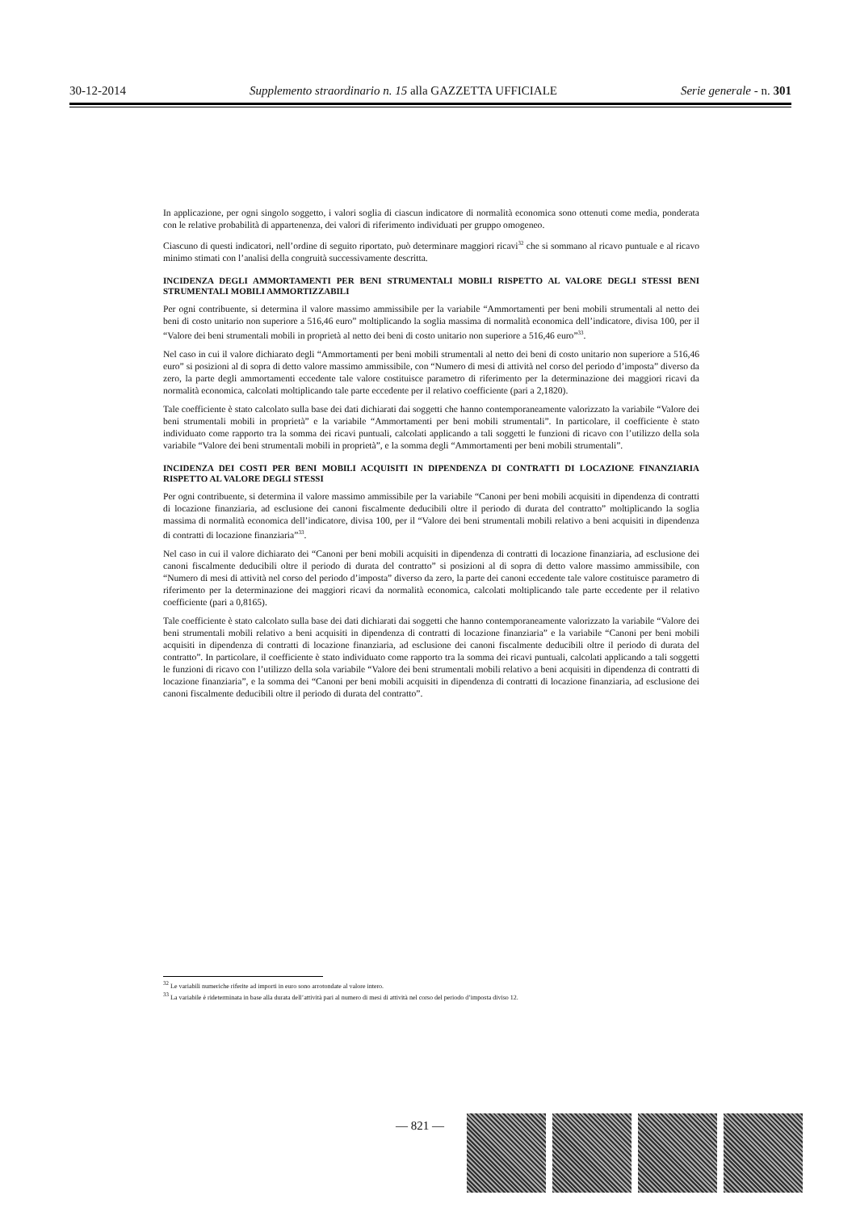30-12-2014 Supplemento straordinario n. 15 alla GAZZETTA UFFICIALE Serie generale - n. 301
In applicazione, per ogni singolo soggetto, i valori soglia di ciascun indicatore di normalità economica sono ottenuti come media, ponderata con le relative probabilità di appartenenza, dei valori di riferimento individuati per gruppo omogeneo.
Ciascuno di questi indicatori, nell’ordine di seguito riportato, può determinare maggiori ricavi<sup>32</sup> che si sommano al ricavo puntuale e al ricavo minimo stimati con l’analisi della congruità successivamente descritta.
INCIDENZA DEGLI AMMORTAMENTI PER BENI STRUMENTALI MOBILI RISPETTO AL VALORE DEGLI STESSI BENI STRUMENTALI MOBILI AMMORTIZZABILI
Per ogni contribuente, si determina il valore massimo ammissibile per la variabile “Ammortamenti per beni mobili strumentali al netto dei beni di costo unitario non superiore a 516,46 euro” moltiplicando la soglia massima di normalità economica dell’indicatore, divisa 100, per il “Valore dei beni strumentali mobili in proprietà al netto dei beni di costo unitario non superiore a 516,46 euro”<sup>33</sup>.
Nel caso in cui il valore dichiarato degli “Ammortamenti per beni mobili strumentali al netto dei beni di costo unitario non superiore a 516,46 euro” si posizioni al di sopra di detto valore massimo ammissibile, con “Numero di mesi di attività nel corso del periodo d’imposta” diverso da zero, la parte degli ammortamenti eccedente tale valore costituisce parametro di riferimento per la determinazione dei maggiori ricavi da normalità economica, calcolati moltiplicando tale parte eccedente per il relativo coefficiente (pari a 2,1820).
Tale coefficiente è stato calcolato sulla base dei dati dichiarati dai soggetti che hanno contemporaneamente valorizzato la variabile “Valore dei beni strumentali mobili in proprietà” e la variabile “Ammortamenti per beni mobili strumentali”. In particolare, il coefficiente è stato individuato come rapporto tra la somma dei ricavi puntuali, calcolati applicando a tali soggetti le funzioni di ricavo con l’utilizzo della sola variabile “Valore dei beni strumentali mobili in proprietà”, e la somma degli “Ammortamenti per beni mobili strumentali”.
INCIDENZA DEI COSTI PER BENI MOBILI ACQUISITI IN DIPENDENZA DI CONTRATTI DI LOCAZIONE FINANZIARIA RISPETTO AL VALORE DEGLI STESSI
Per ogni contribuente, si determina il valore massimo ammissibile per la variabile “Canoni per beni mobili acquisiti in dipendenza di contratti di locazione finanziaria, ad esclusione dei canoni fiscalmente deducibili oltre il periodo di durata del contratto” moltiplicando la soglia massima di normalità economica dell’indicatore, divisa 100, per il “Valore dei beni strumentali mobili relativo a beni acquisiti in dipendenza di contratti di locazione finanziaria”<sup>33</sup>.
Nel caso in cui il valore dichiarato dei “Canoni per beni mobili acquisiti in dipendenza di contratti di locazione finanziaria, ad esclusione dei canoni fiscalmente deducibili oltre il periodo di durata del contratto” si posizioni al di sopra di detto valore massimo ammissibile, con “Numero di mesi di attività nel corso del periodo d’imposta” diverso da zero, la parte dei canoni eccedente tale valore costituisce parametro di riferimento per la determinazione dei maggiori ricavi da normalità economica, calcolati moltiplicando tale parte eccedente per il relativo coefficiente (pari a 0,8165).
Tale coefficiente è stato calcolato sulla base dei dati dichiarati dai soggetti che hanno contemporaneamente valorizzato la variabile “Valore dei beni strumentali mobili relativo a beni acquisiti in dipendenza di contratti di locazione finanziaria” e la variabile “Canoni per beni mobili acquisiti in dipendenza di contratti di locazione finanziaria, ad esclusione dei canoni fiscalmente deducibili oltre il periodo di durata del contratto”. In particolare, il coefficiente è stato individuato come rapporto tra la somma dei ricavi puntuali, calcolati applicando a tali soggetti le funzioni di ricavo con l’utilizzo della sola variabile “Valore dei beni strumentali mobili relativo a beni acquisiti in dipendenza di contratti di locazione finanziaria”, e la somma dei “Canoni per beni mobili acquisiti in dipendenza di contratti di locazione finanziaria, ad esclusione dei canoni fiscalmente deducibili oltre il periodo di durata del contratto”.
<sup>32</sup> Le variabili numeriche riferite ad importi in euro sono arrotondate al valore intero.
<sup>33</sup> La variabile è rideterminata in base alla durata dell’attività pari al numero di mesi di attività nel corso del periodo d’imposta diviso 12.
— 821 —